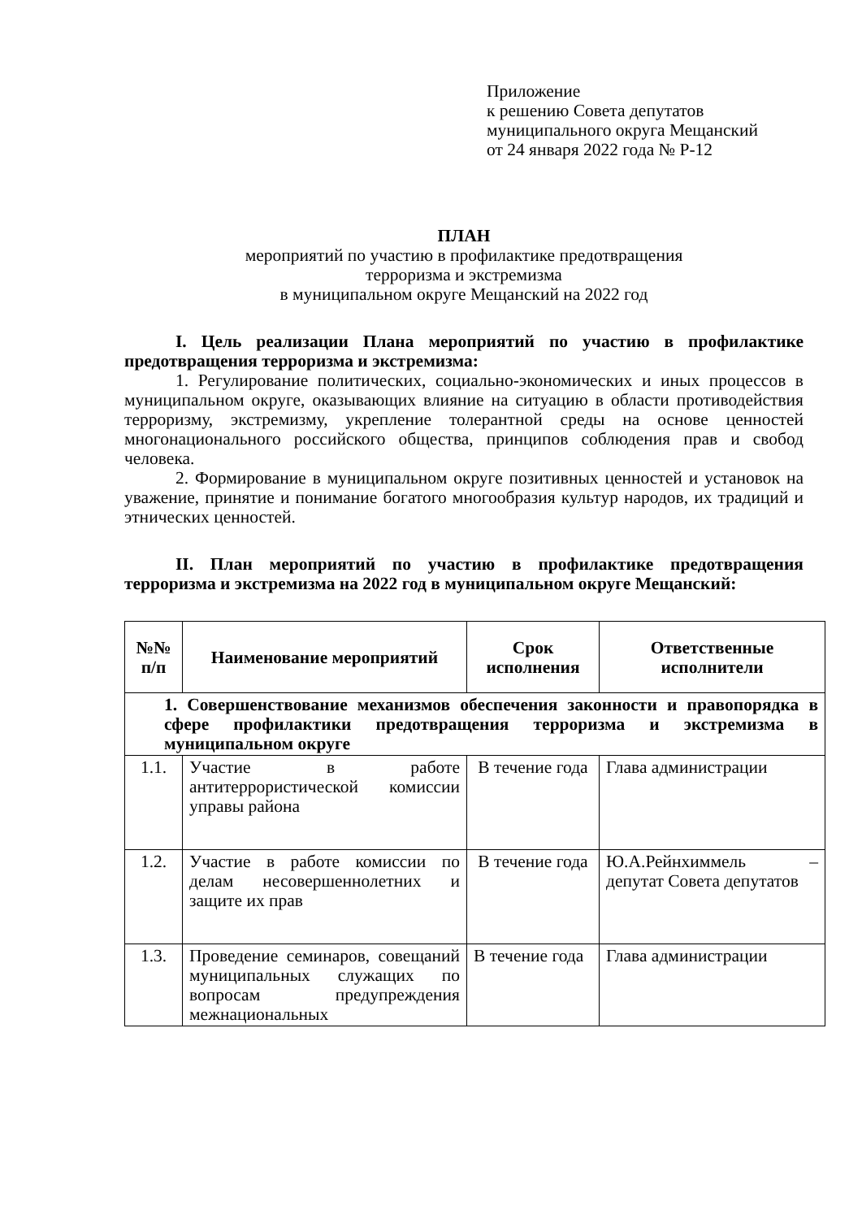Приложение
к решению Совета депутатов
муниципального округа Мещанский
от 24 января 2022 года № Р-12
ПЛАН
мероприятий по участию в профилактике предотвращения
терроризма и экстремизма
в муниципальном округе Мещанский на 2022 год
I. Цель реализации Плана мероприятий по участию в профилактике предотвращения терроризма и экстремизма:
1. Регулирование политических, социально-экономических и иных процессов в муниципальном округе, оказывающих влияние на ситуацию в области противодействия терроризму, экстремизму, укрепление толерантной среды на основе ценностей многонационального российского общества, принципов соблюдения прав и свобод человека.
2. Формирование в муниципальном округе позитивных ценностей и установок на уважение, принятие и понимание богатого многообразия культур народов, их традиций и этнических ценностей.
II. План мероприятий по участию в профилактике предотвращения терроризма и экстремизма на 2022 год в муниципальном округе Мещанский:
| №№ п/п | Наименование мероприятий | Срок исполнения | Ответственные исполнители |
| --- | --- | --- | --- |
| 1. Совершенствование механизмов обеспечения законности и правопорядка в сфере профилактики предотвращения терроризма и экстремизма в муниципальном округе | | | |
| 1.1. | Участие в работе антитеррористической комиссии управы района | В течение года | Глава администрации |
| 1.2. | Участие в работе комиссии по делам несовершеннолетних и защите их прав | В течение года | Ю.А.Рейнхиммель – депутат Совета депутатов |
| 1.3. | Проведение семинаров, совещаний муниципальных служащих по вопросам предупреждения межнациональных | В течение года | Глава администрации |